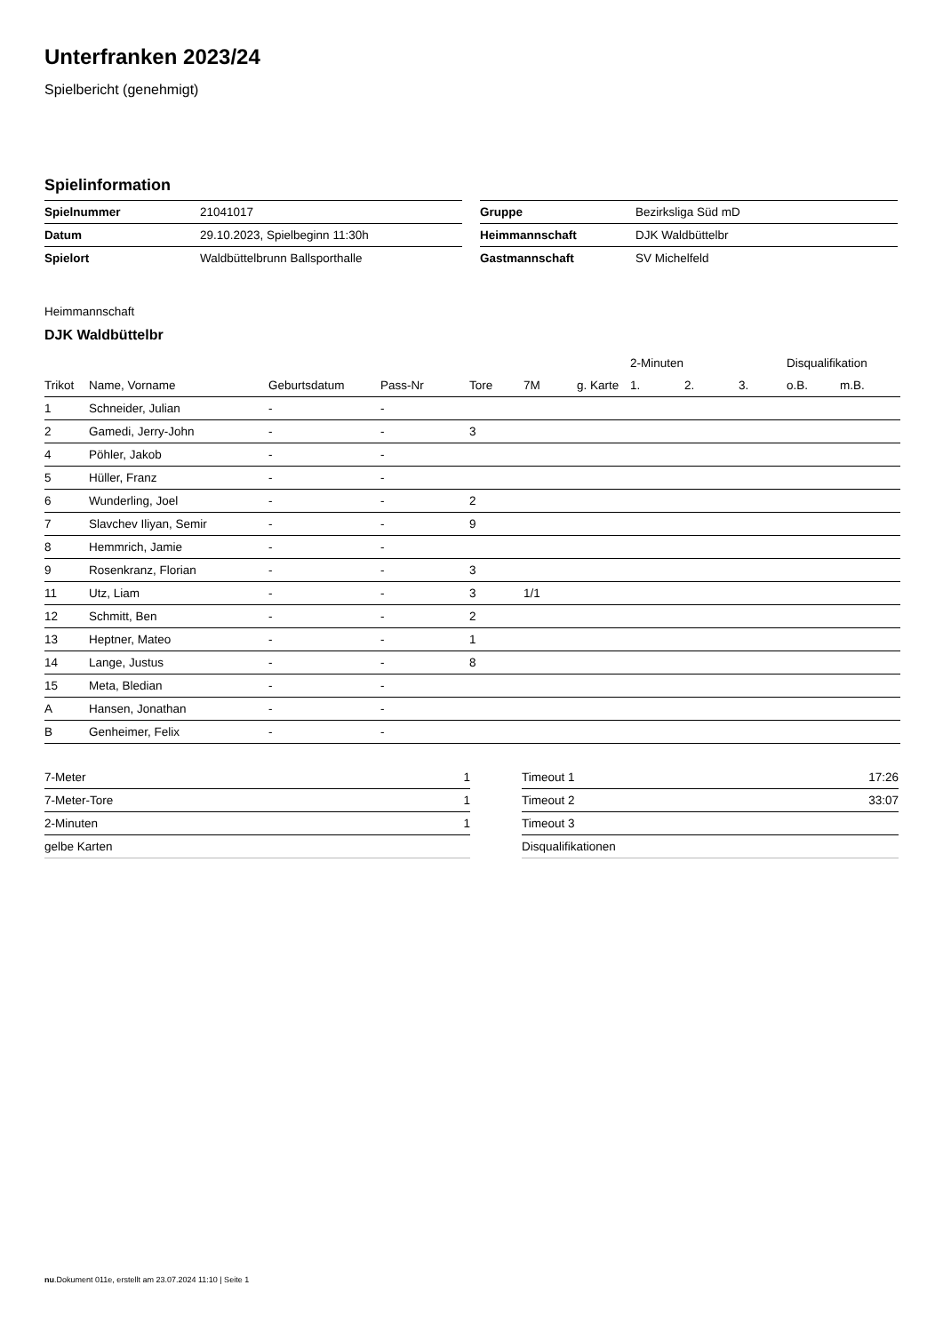Unterfranken 2023/24
Spielbericht (genehmigt)
Spielinformation
| Spielnummer | 21041017 |
| Datum | 29.10.2023, Spielbeginn 11:30h |
| Spielort | Waldbüttelbrunn Ballsporthalle |
| Gruppe | Bezirksliga Süd mD |
| Heimmannschaft | DJK Waldbüttelbr |
| Gastmannschaft | SV Michelfeld |
Heimmannschaft
DJK Waldbüttelbr
| | | | | | | | 2-Minuten | | | Disqualifikation | |
| --- | --- | --- | --- | --- | --- | --- | --- | --- | --- | --- | --- |
| Trikot | Name, Vorname | Geburtsdatum | Pass-Nr | Tore | 7M | g. Karte | 1. | 2. | 3. | o.B. | m.B. |
| 1 | Schneider, Julian | - | - | | | | | | | | |
| 2 | Gamedi, Jerry-John | - | - | 3 | | | | | | | |
| 4 | Pöhler, Jakob | - | - | | | | | | | | |
| 5 | Hüller, Franz | - | - | | | | | | | | |
| 6 | Wunderling, Joel | - | - | 2 | | | | | | | |
| 7 | Slavchev Iliyan, Semir | - | - | 9 | | | | | | | |
| 8 | Hemmrich, Jamie | - | - | | | | | | | | |
| 9 | Rosenkranz, Florian | - | - | 3 | | | | | | | |
| 11 | Utz, Liam | - | - | 3 | 1/1 | | | | | | |
| 12 | Schmitt, Ben | - | - | 2 | | | | | | | |
| 13 | Heptner, Mateo | - | - | 1 | | | | | | | |
| 14 | Lange, Justus | - | - | 8 | | | | | | | |
| 15 | Meta, Bledian | - | - | | | | | | | | |
| A | Hansen, Jonathan | - | - | | | | | | | | |
| B | Genheimer, Felix | - | - | | | | | | | | |
| 7-Meter | 1 |
| 7-Meter-Tore | 1 |
| 2-Minuten | 1 |
| gelbe Karten | |
| Timeout 1 | 17:26 |
| Timeout 2 | 33:07 |
| Timeout 3 | |
| Disqualifikationen | |
nu.Dokument 011e, erstellt am 23.07.2024 11:10 | Seite 1